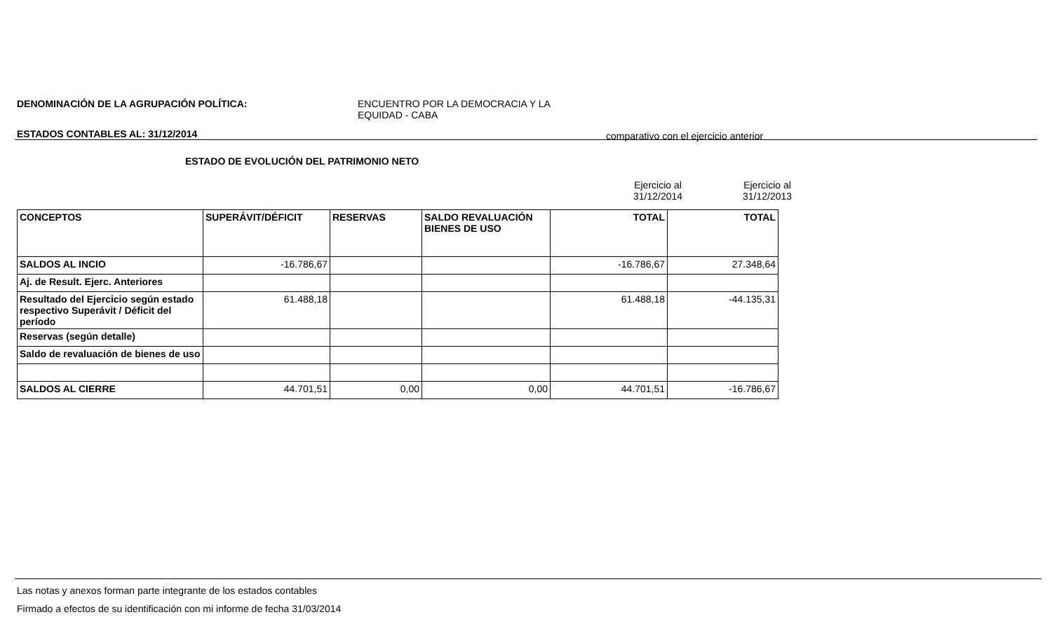DENOMINACIÓN DE LA AGRUPACIÓN POLÍTICA: ENCUENTRO POR LA DEMOCRACIA Y LA
EQUIDAD - CABA
ESTADOS CONTABLES AL: 31/12/2014
comparativo con el ejercicio anterior
ESTADO DE EVOLUCIÓN DEL PATRIMONIO NETO
Ejercicio al
31/12/2014
Ejercicio al
31/12/2013
| CONCEPTOS | SUPERÁVIT/DÉFICIT | RESERVAS | SALDO REVALUACIÓN BIENES DE USO | TOTAL | TOTAL |
| --- | --- | --- | --- | --- | --- |
| SALDOS AL INCIO | -16.786,67 | | | -16.786,67 | 27.348,64 |
| Aj. de Result. Ejerc. Anteriores | | | | | |
| Resultado del Ejercicio según estado respectivo Superávit / Déficit del período | 61.488,18 | | | 61.488,18 | -44.135,31 |
| Reservas (según detalle) | | | | | |
| Saldo de revaluación de bienes de uso | | | | | |
| SALDOS AL CIERRE | 44.701,51 | 0,00 | 0,00 | 44.701,51 | -16.786,67 |
Las notas y anexos forman parte integrante de los estados contables
Firmado a efectos de su identificación con mi informe de fecha 31/03/2014